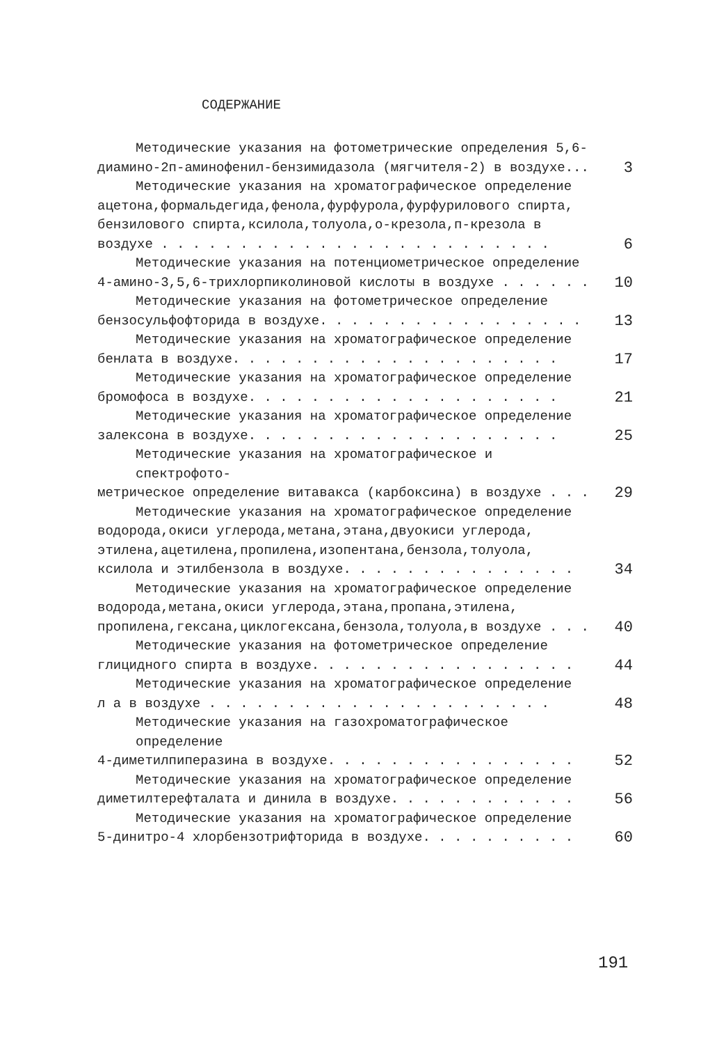СОДЕРЖАНИЕ
Методические указания на фотометрические определения 5,6-
диамино-2п-аминофенил-бензимидазола (мягчителя-2) в воздухе...
3
Методические указания на хроматографическое определение
ацетона,формальдегида,фенола,фурфурола,фурфурилового спирта,
бензилового спирта,ксилола,толуола,о-крезола,п-крезола в
воздухе . . . . . . . . . . . . . . . . . . . . . . . . .
6
Методические указания на потенциометрическое определение
4-амино-3,5,6-трихлорпиколиновой кислоты в воздухе . . . . . .
10
Методические указания на фотометрическое определение
бензосульфофторида в воздухе. . . . . . . . . . . . . . . . .
13
Методические указания на хроматографическое определение
бенлата в воздухе. . . . . . . . . . . . . . . . . . . . .
17
Методические указания на хроматографическое определение
бромофоса в воздухе. . . . . . . . . . . . . . . . . . . .
21
Методические указания на хроматографическое определение
залексона в воздухе. . . . . . . . . . . . . . . . . . . .
25
Методические указания на хроматографическое и спектрофото-
метрическое определение витавакса (карбоксина) в воздухе . . .
29
Методические указания на хроматографическое определение
водорода,окиси углерода,метана,этана,двуокиси углерода,
этилена,ацетилена,пропилена,изопентана,бензола,толуола,
ксилола и этилбензола в воздухе. . . . . . . . . . . . . . .
34
Методические указания на хроматографическое определение
водорода,метана,окиси углерода,этана,пропана,этилена,
пропилена,гексана,циклогексана,бензола,толуола,в воздухе . . .
40
Методические указания на фотометрическое определение
глицидного спирта в воздухе. . . . . . . . . . . . . . . . .
44
Методические указания на хроматографическое определение
л а в воздухе . . . . . . . . . . . . . . . . . . . . . .
48
Методические указания на газохроматографическое определение
4-диметилпиперазина в воздухе. . . . . . . . . . . . . . . .
52
Методические указания на хроматографическое определение
диметилтерефталата и динила в воздухе. . . . . . . . . . . .
56
Методические указания на хроматографическое определение
5-динитро-4 хлорбензотрифторида в воздухе. . . . . . . . . .
60
191